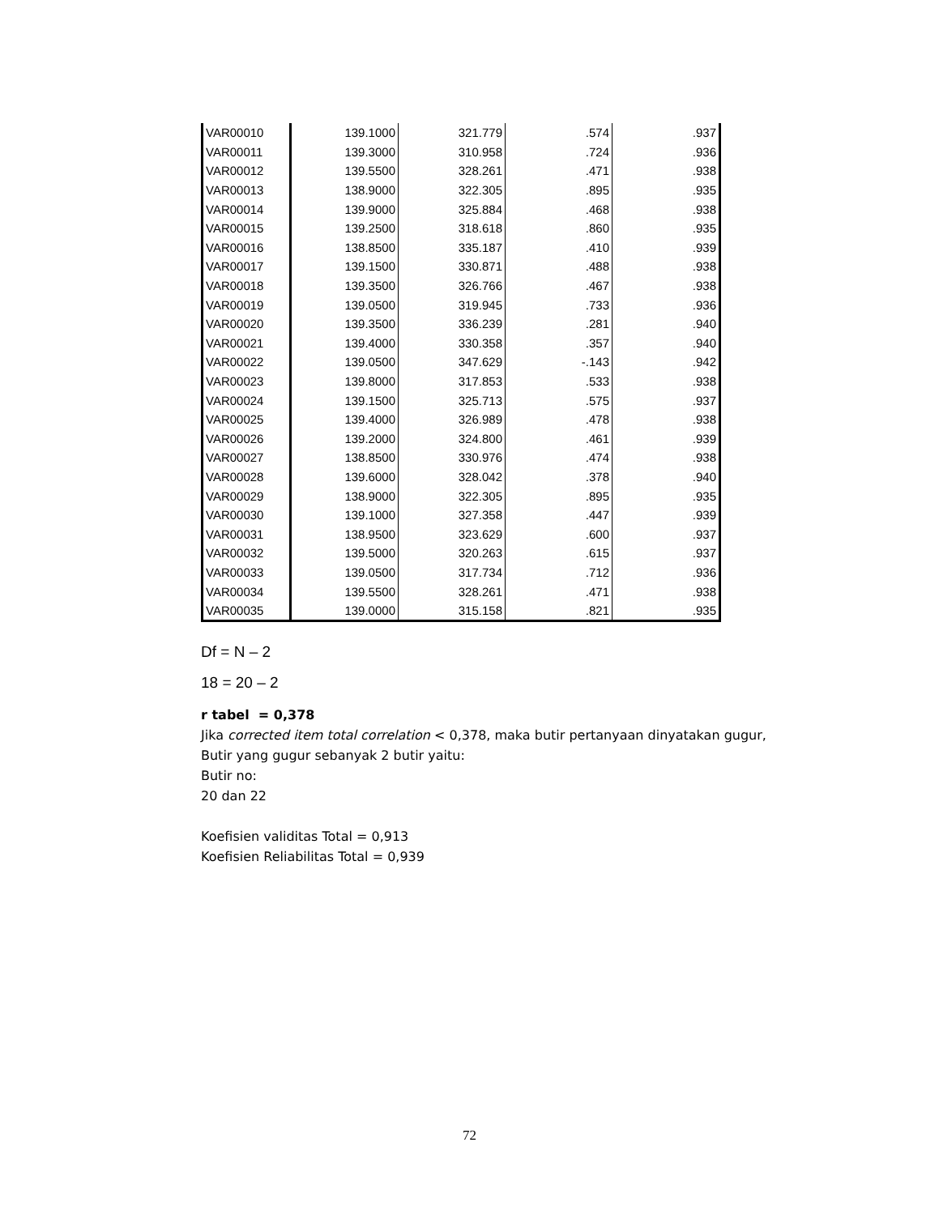| VAR00010 | 139.1000 | 321.779 | .574 | .937 |
| VAR00011 | 139.3000 | 310.958 | .724 | .936 |
| VAR00012 | 139.5500 | 328.261 | .471 | .938 |
| VAR00013 | 138.9000 | 322.305 | .895 | .935 |
| VAR00014 | 139.9000 | 325.884 | .468 | .938 |
| VAR00015 | 139.2500 | 318.618 | .860 | .935 |
| VAR00016 | 138.8500 | 335.187 | .410 | .939 |
| VAR00017 | 139.1500 | 330.871 | .488 | .938 |
| VAR00018 | 139.3500 | 326.766 | .467 | .938 |
| VAR00019 | 139.0500 | 319.945 | .733 | .936 |
| VAR00020 | 139.3500 | 336.239 | .281 | .940 |
| VAR00021 | 139.4000 | 330.358 | .357 | .940 |
| VAR00022 | 139.0500 | 347.629 | -.143 | .942 |
| VAR00023 | 139.8000 | 317.853 | .533 | .938 |
| VAR00024 | 139.1500 | 325.713 | .575 | .937 |
| VAR00025 | 139.4000 | 326.989 | .478 | .938 |
| VAR00026 | 139.2000 | 324.800 | .461 | .939 |
| VAR00027 | 138.8500 | 330.976 | .474 | .938 |
| VAR00028 | 139.6000 | 328.042 | .378 | .940 |
| VAR00029 | 138.9000 | 322.305 | .895 | .935 |
| VAR00030 | 139.1000 | 327.358 | .447 | .939 |
| VAR00031 | 138.9500 | 323.629 | .600 | .937 |
| VAR00032 | 139.5000 | 320.263 | .615 | .937 |
| VAR00033 | 139.0500 | 317.734 | .712 | .936 |
| VAR00034 | 139.5500 | 328.261 | .471 | .938 |
| VAR00035 | 139.0000 | 315.158 | .821 | .935 |
Df = N – 2
18 = 20 – 2
r tabel = 0,378
Jika corrected item total correlation < 0,378, maka butir pertanyaan dinyatakan gugur,
Butir yang gugur sebanyak 2 butir yaitu:
Butir no:
20 dan 22
Koefisien validitas Total = 0,913
Koefisien Reliabilitas Total = 0,939
72